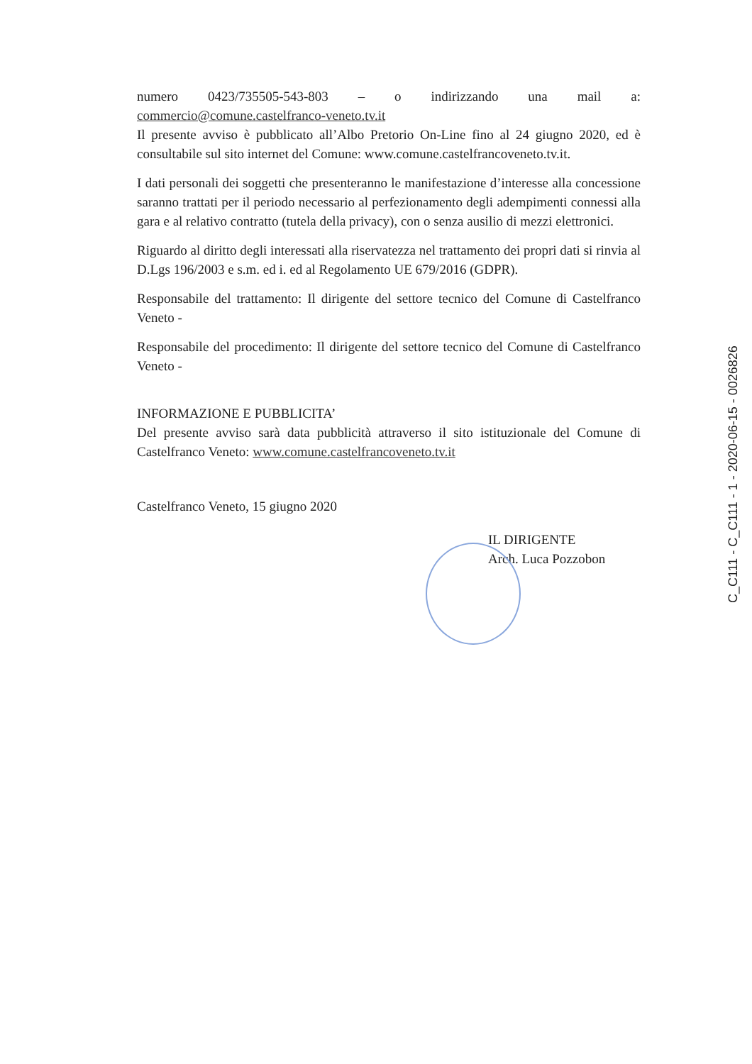numero 0423/735505-543-803 – o indirizzando una mail a: commercio@comune.castelfranco-veneto.tv.it
Il presente avviso è pubblicato all’Albo Pretorio On-Line fino al 24 giugno 2020, ed è consultabile sul sito internet del Comune: www.comune.castelfrancoveneto.tv.it.
I dati personali dei soggetti che presenteranno le manifestazione d’interesse alla concessione saranno trattati per il periodo necessario al perfezionamento degli adempimenti connessi alla gara e al relativo contratto (tutela della privacy), con o senza ausilio di mezzi elettronici.
Riguardo al diritto degli interessati alla riservatezza nel trattamento dei propri dati si rinvia al D.Lgs 196/2003 e s.m. ed i. ed al Regolamento UE 679/2016 (GDPR).
Responsabile del trattamento: Il dirigente del settore tecnico del Comune di Castelfranco Veneto -
Responsabile del procedimento: Il dirigente del settore tecnico del Comune di Castelfranco Veneto -
INFORMAZIONE E PUBBLICITA’
Del presente avviso sarà data pubblicità attraverso il sito istituzionale del Comune di Castelfranco Veneto: www.comune.castelfrancoveneto.tv.it
Castelfranco Veneto, 15 giugno 2020
IL DIRIGENTE
Arch. Luca Pozzobon
C_C111 - C_C111 - 1 - 2020-06-15 - 0026826